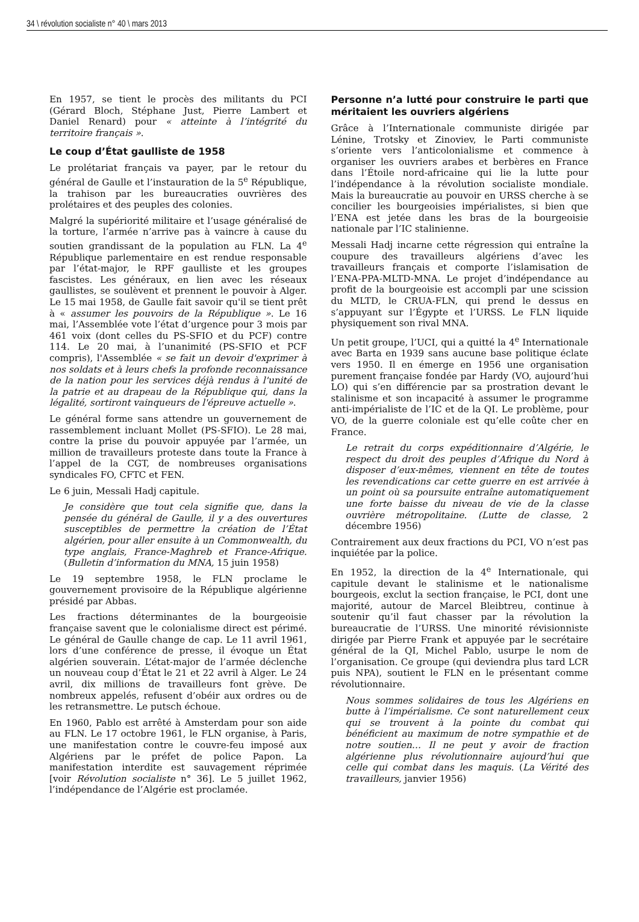34 \ révolution socialiste n° 40 \ mars 2013
En 1957, se tient le procès des militants du PCI (Gérard Bloch, Stéphane Just, Pierre Lambert et Daniel Renard) pour « atteinte à l’intégrité du territoire français ».
Le coup d’État gaulliste de 1958
Le prolétariat français va payer, par le retour du général de Gaulle et l’instauration de la 5<sup>e</sup> République, la trahison par les bureaucraties ouvrières des prolétaires et des peuples des colonies.
Malgré la supériorité militaire et l’usage généralisé de la torture, l’armée n’arrive pas à vaincre à cause du soutien grandissant de la population au FLN. La 4<sup>e</sup> République parlementaire en est rendue responsable par l’état-major, le RPF gaulliste et les groupes fascistes. Les généraux, en lien avec les réseaux gaullistes, se soulèvent et prennent le pouvoir à Alger. Le 15 mai 1958, de Gaulle fait savoir qu'il se tient prêt à « assumer les pouvoirs de la République ». Le 16 mai, l’Assemblée vote l’état d’urgence pour 3 mois par 461 voix (dont celles du PS-SFIO et du PCF) contre 114. Le 20 mai, à l’unanimité (PS-SFIO et PCF compris), l'Assemblée « se fait un devoir d'exprimer à nos soldats et à leurs chefs la profonde reconnaissance de la nation pour les services déjà rendus à l'unité de la patrie et au drapeau de la République qui, dans la légalité, sortiront vainqueurs de l'épreuve actuelle ».
Le général forme sans attendre un gouvernement de rassemblement incluant Mollet (PS-SFIO). Le 28 mai, contre la prise du pouvoir appuyée par l’armée, un million de travailleurs proteste dans toute la France à l’appel de la CGT, de nombreuses organisations syndicales FO, CFTC et FEN.
Le 6 juin, Messali Hadj capitule.
Je considère que tout cela signifie que, dans la pensée du général de Gaulle, il y a des ouvertures susceptibles de permettre la création de l’État algérien, pour aller ensuite à un Commonwealth, du type anglais, France-Maghreb et France-Afrique. (Bulletin d’information du MNA, 15 juin 1958)
Le 19 septembre 1958, le FLN proclame le gouvernement provisoire de la République algérienne présidé par Abbas.
Les fractions déterminantes de la bourgeoisie française savent que le colonialisme direct est périmé. Le général de Gaulle change de cap. Le 11 avril 1961, lors d’une conférence de presse, il évoque un État algérien souverain. L’état-major de l’armée déclenche un nouveau coup d’État le 21 et 22 avril à Alger. Le 24 avril, dix millions de travailleurs font grève. De nombreux appelés, refusent d’obéir aux ordres ou de les retransmettre. Le putsch échoue.
En 1960, Pablo est arrêté à Amsterdam pour son aide au FLN. Le 17 octobre 1961, le FLN organise, à Paris, une manifestation contre le couvre-feu imposé aux Algériens par le préfet de police Papon. La manifestation interdite est sauvagement réprimée [voir Révolution socialiste n° 36]. Le 5 juillet 1962, l’indépendance de l’Algérie est proclamée.
Personne n’a lutté pour construire le parti que méritaient les ouvriers algériens
Grâce à l’Internationale communiste dirigée par Lénine, Trotsky et Zinoviev, le Parti communiste s’oriente vers l’anticolonialisme et commence à organiser les ouvriers arabes et berbères en France dans l’Étoile nord-africaine qui lie la lutte pour l’indépendance à la révolution socialiste mondiale. Mais la bureaucratie au pouvoir en URSS cherche à se concilier les bourgeoisies impérialistes, si bien que l’ENA est jetée dans les bras de la bourgeoisie nationale par l’IC stalinienne.
Messali Hadj incarne cette régression qui entraîne la coupure des travailleurs algériens d’avec les travailleurs français et comporte l’islamisation de l’ENA-PPA-MLTD-MNA. Le projet d’indépendance au profit de la bourgeoisie est accompli par une scission du MLTD, le CRUA-FLN, qui prend le dessus en s’appuyant sur l’Égypte et l’URSS. Le FLN liquide physiquement son rival MNA.
Un petit groupe, l’UCI, qui a quitté la 4<sup>e</sup> Internationale avec Barta en 1939 sans aucune base politique éclate vers 1950. Il en émerge en 1956 une organisation purement française fondée par Hardy (VO, aujourd’hui LO) qui s’en différencie par sa prostration devant le stalinisme et son incapacité à assumer le programme anti-impérialiste de l’IC et de la QI. Le problème, pour VO, de la guerre coloniale est qu’elle coûte cher en France.
Le retrait du corps expéditionnaire d’Algérie, le respect du droit des peuples d’Afrique du Nord à disposer d’eux-mêmes, viennent en tête de toutes les revendications car cette guerre en est arrivée à un point où sa poursuite entraîne automatiquement une forte baisse du niveau de vie de la classe ouvrière métropolitaine. (Lutte de classe, 2 décembre 1956)
Contrairement aux deux fractions du PCI, VO n’est pas inquiétée par la police.
En 1952, la direction de la 4<sup>e</sup> Internationale, qui capitule devant le stalinisme et le nationalisme bourgeois, exclut la section française, le PCI, dont une majorité, autour de Marcel Bleibtreu, continue à soutenir qu’il faut chasser par la révolution la bureaucratie de l’URSS. Une minorité révisionniste dirigée par Pierre Frank et appuyée par le secrétaire général de la QI, Michel Pablo, usurpe le nom de l’organisation. Ce groupe (qui deviendra plus tard LCR puis NPA), soutient le FLN en le présentant comme révolutionnaire.
Nous sommes solidaires de tous les Algériens en butte à l’impérialisme. Ce sont naturellement ceux qui se trouvent à la pointe du combat qui bénéficient au maximum de notre sympathie et de notre soutien… Il ne peut y avoir de fraction algérienne plus révolutionnaire aujourd’hui que celle qui combat dans les maquis. (La Vérité des travailleurs, janvier 1956)